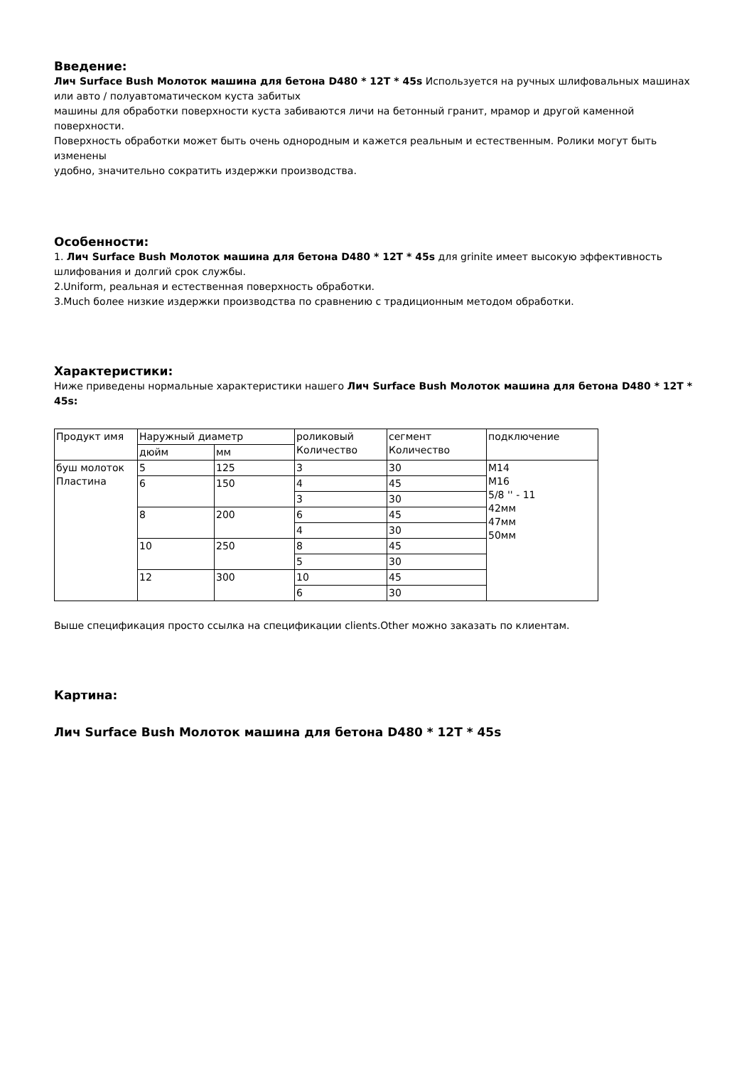Введение:
Лич Surface Bush Молоток машина для бетона D480 * 12T * 45s Используется на ручных шлифовальных машинах или авто / полуавтоматическом куста забитых
машины для обработки поверхности куста забиваются личи на бетонный гранит, мрамор и другой каменной поверхности.
Поверхность обработки может быть очень однородным и кажется реальным и естественным. Ролики могут быть изменены
удобно, значительно сократить издержки производства.
Особенности:
1. Лич Surface Bush Молоток машина для бетона D480 * 12T * 45s для grinite имеет высокую эффективность шлифования и долгий срок службы.
2.Uniform, реальная и естественная поверхность обработки.
3.Much более низкие издержки производства по сравнению с традиционным методом обработки.
Характеристики:
Ниже приведены нормальные характеристики нашего Лич Surface Bush Молоток машина для бетона D480 * 12T * 45s:
| Продукт имя | Наружный диаметр | | роликовый Количество | сегмент Количество | подключение |
| | дюйм | мм | | | |
| буш молоток Пластина | 5 | 125 | 3 | 30 | M14 M16 5/8 '' - 11 42мм 47мм 50мм |
| | 6 | 150 | 4 | 45 | |
| | | | 3 | 30 | |
| | 8 | 200 | 6 | 45 | |
| | | | 4 | 30 | |
| | 10 | 250 | 8 | 45 | |
| | | | 5 | 30 | |
| | 12 | 300 | 10 | 45 | |
| | | | 6 | 30 | |
Выше спецификация просто ссылка на спецификации clients.Other можно заказать по клиентам.
Картина:
Лич Surface Bush Молоток машина для бетона D480 * 12T * 45s